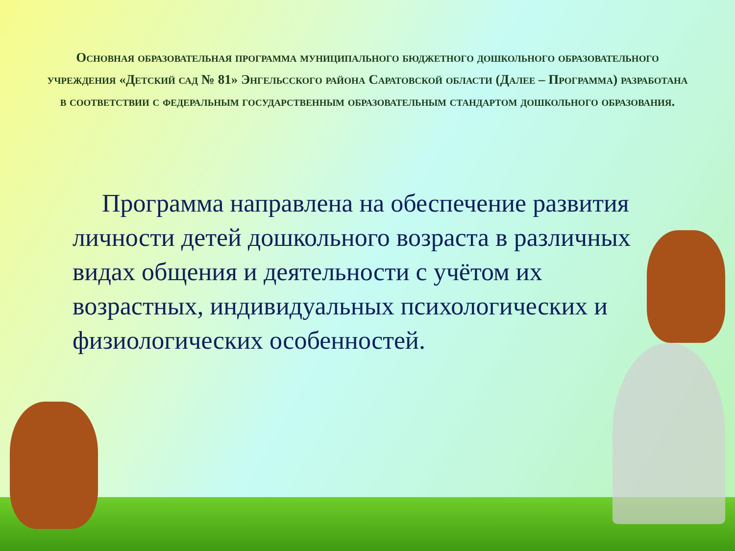Основная образовательная программа муниципального бюджетного дошкольного образовательного учреждения «Детский сад № 81» Энгельсского района Саратовской области (Далее – Программа) разработана в соответствии с федеральным государственным образовательным стандартом дошкольного образования.
Программа направлена на обеспечение развития личности детей дошкольного возраста в различных видах общения и деятельности с учётом их возрастных, индивидуальных психологических и физиологических особенностей.